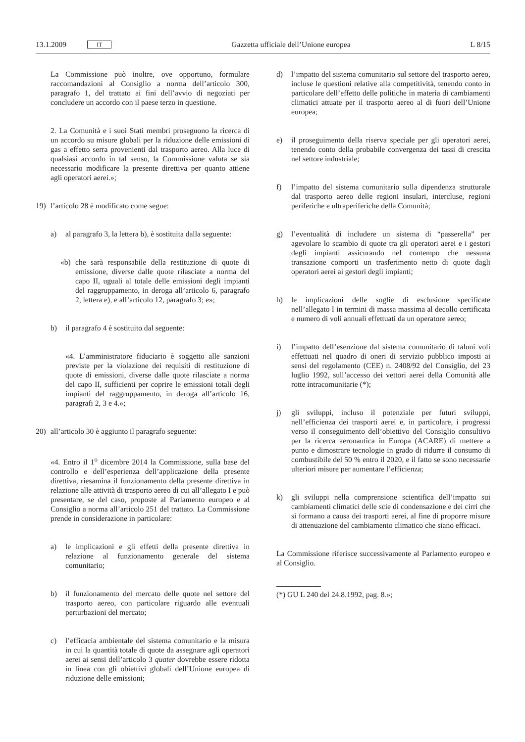13.1.2009 IT Gazzetta ufficiale dell’Unione europea L 8/15
La Commissione può inoltre, ove opportuno, formulare raccomandazioni al Consiglio a norma dell’articolo 300, paragrafo 1, del trattato ai fini dell’avvio di negoziati per concludere un accordo con il paese terzo in questione.
2. La Comunità e i suoi Stati membri proseguono la ricerca di un accordo su misure globali per la riduzione delle emissioni di gas a effetto serra provenienti dal trasporto aereo. Alla luce di qualsiasi accordo in tal senso, la Commissione valuta se sia necessario modificare la presente direttiva per quanto attiene agli operatori aerei.»;
19) l’articolo 28 è modificato come segue:
a) al paragrafo 3, la lettera b), è sostituita dalla seguente:
«b) che sarà responsabile della restituzione di quote di emissione, diverse dalle quote rilasciate a norma del capo II, uguali al totale delle emissioni degli impianti del raggruppamento, in deroga all’articolo 6, paragrafo 2, lettera e), e all’articolo 12, paragrafo 3; e»;
b) il paragrafo 4 è sostituito dal seguente:
«4. L’amministratore fiduciario è soggetto alle sanzioni previste per la violazione dei requisiti di restituzione di quote di emissioni, diverse dalle quote rilasciate a norma del capo II, sufficienti per coprire le emissioni totali degli impianti del raggruppamento, in deroga all’articolo 16, paragrafi 2, 3 e 4.»;
20) all’articolo 30 è aggiunto il paragrafo seguente:
«4. Entro il 1<sup>o</sup> dicembre 2014 la Commissione, sulla base del controllo e dell’esperienza dell’applicazione della presente direttiva, riesamina il funzionamento della presente direttiva in relazione alle attività di trasporto aereo di cui all’allegato I e può presentare, se del caso, proposte al Parlamento europeo e al Consiglio a norma all’articolo 251 del trattato. La Commissione prende in considerazione in particolare:
a) le implicazioni e gli effetti della presente direttiva in relazione al funzionamento generale del sistema comunitario;
b) il funzionamento del mercato delle quote nel settore del trasporto aereo, con particolare riguardo alle eventuali perturbazioni del mercato;
c) l’efficacia ambientale del sistema comunitario e la misura in cui la quantità totale di quote da assegnare agli operatori aerei ai sensi dell’articolo 3 quater dovrebbe essere ridotta in linea con gli obiettivi globali dell’Unione europea di riduzione delle emissioni;
d) l’impatto del sistema comunitario sul settore del trasporto aereo, incluse le questioni relative alla competitività, tenendo conto in particolare dell’effetto delle politiche in materia di cambiamenti climatici attuate per il trasporto aereo al di fuori dell’Unione europea;
e) il proseguimento della riserva speciale per gli operatori aerei, tenendo conto della probabile convergenza dei tassi di crescita nel settore industriale;
f) l’impatto del sistema comunitario sulla dipendenza strutturale dal trasporto aereo delle regioni insulari, intercluse, regioni periferiche e ultraperiferiche della Comunità;
g) l’eventualità di includere un sistema di “passerella” per agevolare lo scambio di quote tra gli operatori aerei e i gestori degli impianti assicurando nel contempo che nessuna transazione comporti un trasferimento netto di quote dagli operatori aerei ai gestori degli impianti;
h) le implicazioni delle soglie di esclusione specificate nell’allegato I in termini di massa massima al decollo certificata e numero di voli annuali effettuati da un operatore aereo;
i) l’impatto dell’esenzione dal sistema comunitario di taluni voli effettuati nel quadro di oneri di servizio pubblico imposti ai sensi del regolamento (CEE) n. 2408/92 del Consiglio, del 23 luglio 1992, sull’accesso dei vettori aerei della Comunità alle rotte intracomunitarie (*);
j) gli sviluppi, incluso il potenziale per futuri sviluppi, nell’efficienza dei trasporti aerei e, in particolare, i progressi verso il conseguimento dell’obiettivo del Consiglio consultivo per la ricerca aeronautica in Europa (ACARE) di mettere a punto e dimostrare tecnologie in grado di ridurre il consumo di combustibile del 50 % entro il 2020, e il fatto se sono necessarie ulteriori misure per aumentare l’efficienza;
k) gli sviluppi nella comprensione scientifica dell’impatto sui cambiamenti climatici delle scie di condensazione e dei cirri che si formano a causa dei trasporti aerei, al fine di proporre misure di attenuazione del cambiamento climatico che siano efficaci.
La Commissione riferisce successivamente al Parlamento europeo e al Consiglio.
(*) GU L 240 del 24.8.1992, pag. 8.»;